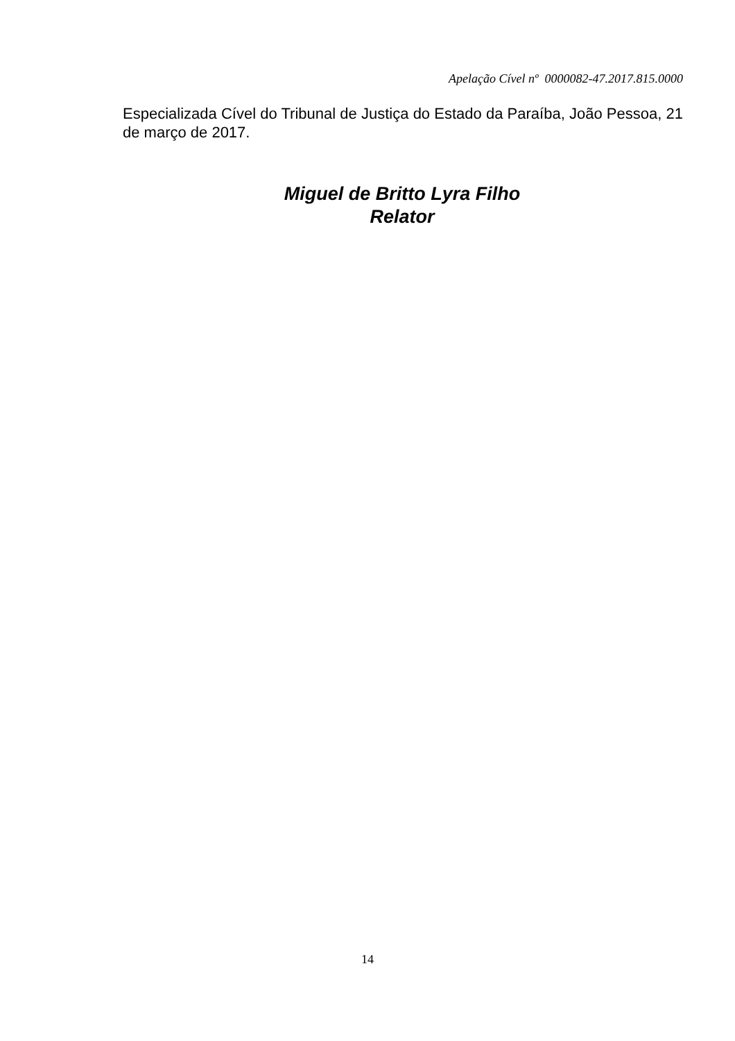Apelação Cível nº 0000082-47.2017.815.0000
Especializada Cível do Tribunal de Justiça do Estado da Paraíba, João Pessoa, 21 de março de 2017.
Miguel de Britto Lyra Filho
Relator
14